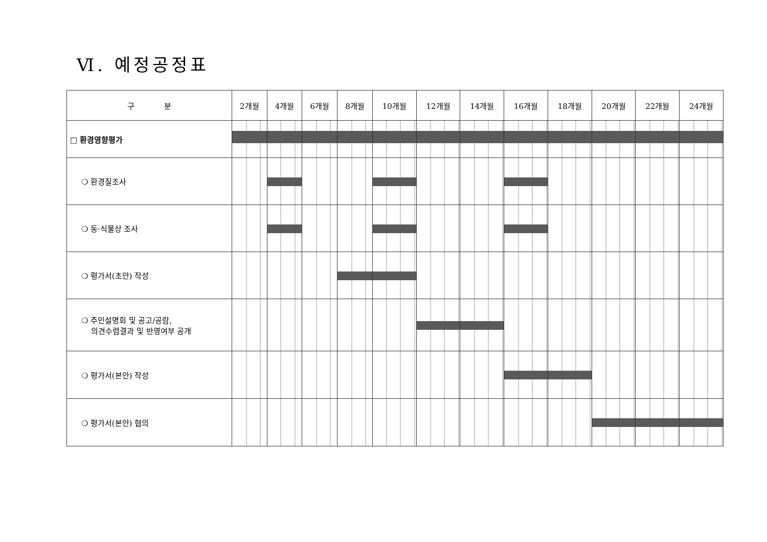Ⅵ. 예정공정표
| 구 분 | 2개월 | 4개월 | 6개월 | 8개월 | 10개월 | 12개월 | 14개월 | 16개월 | 18개월 | 20개월 | 22개월 | 24개월 |
| --- | --- | --- | --- | --- | --- | --- | --- | --- | --- | --- | --- | --- |
| □ 환경영향평가 | | | | | | | | | | | | |
| ❍ 환경질조사 | | | | | | | | | | | | |
| ❍ 동·식물상 조사 | | | | | | | | | | | | |
| ❍ 평가서(초안) 작성 | | | | | | | | | | | | |
| ❍ 주민설명회 및 공고/공람, 의견수렴결과 및 반영여부 공개 | | | | | | | | | | | | |
| ❍ 평가서(본안) 작성 | | | | | | | | | | | | |
| ❍ 평가서(본안) 협의 | | | | | | | | | | | | |